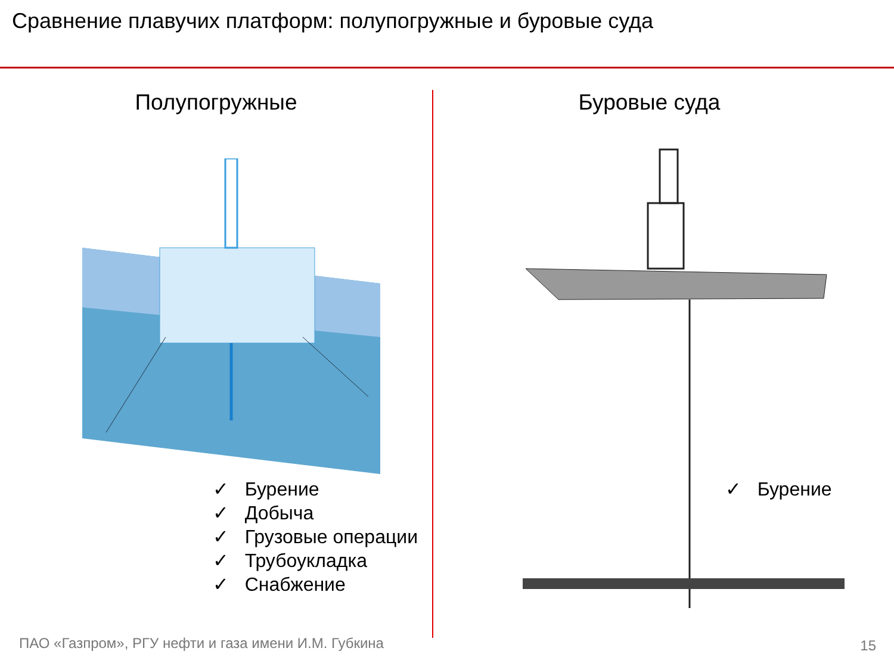Сравнение плавучих платформ: полупогружные и буровые суда
Полупогружные
✓ Бурение
✓ Добыча
✓ Грузовые операции
✓ Трубоукладка
✓ Снабжение
Буровые суда
✓ Бурение
ПАО «Газпром», РГУ нефти и газа имени И.М. Губкина
15